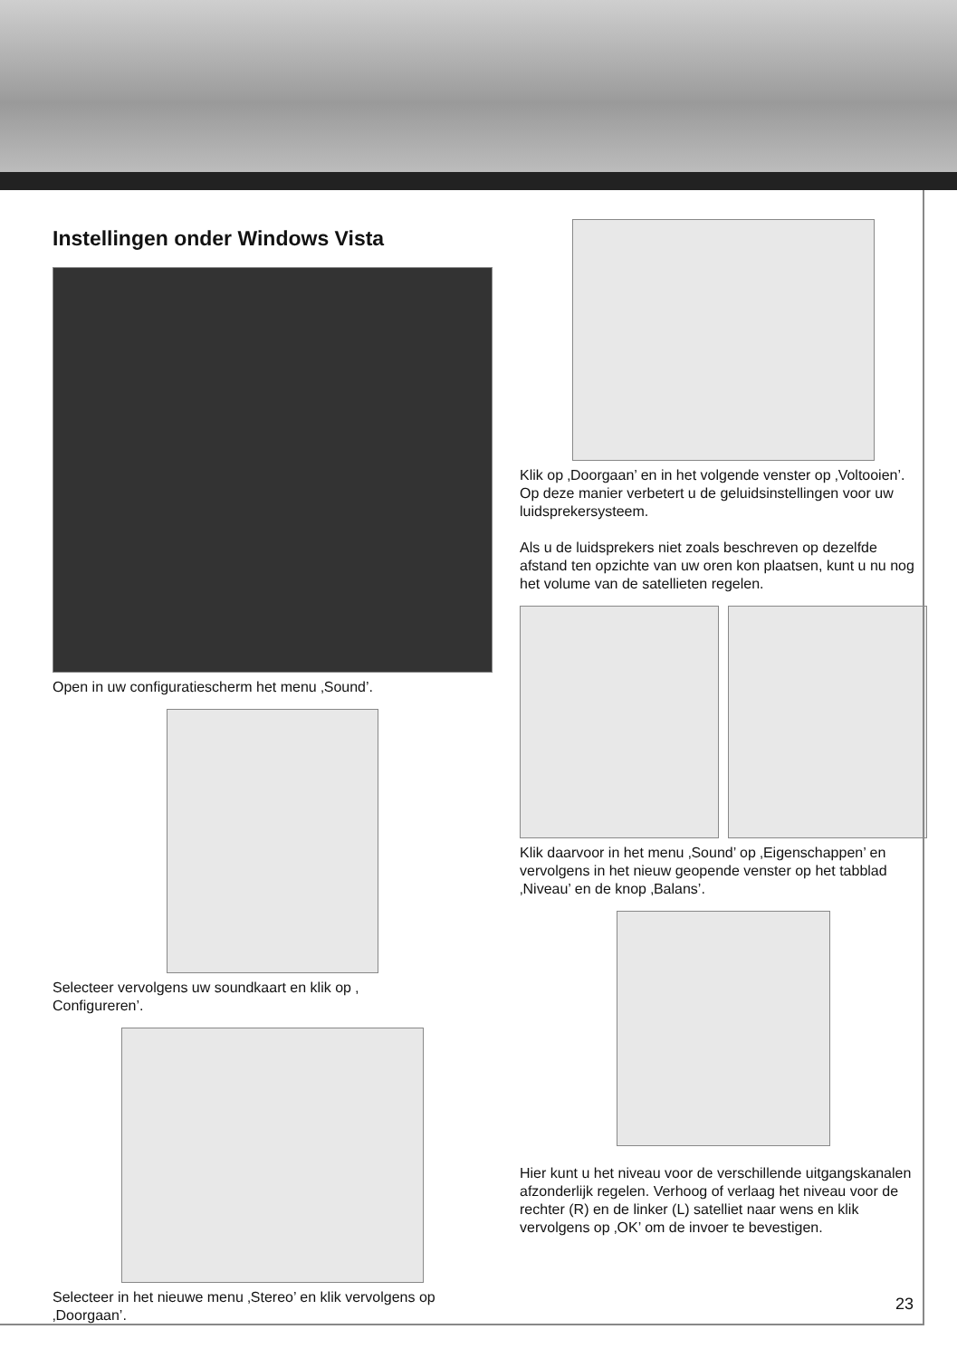Instellingen onder Windows Vista
Open in uw configuratiescherm het menu ‚Sound’.
Selecteer vervolgens uw soundkaart en klik op ‚
Configureren’.
Selecteer in het nieuwe menu ‚Stereo’ en klik vervolgens op ‚Doorgaan’.
Klik op ‚Doorgaan’ en in het volgende venster op ‚Voltooien’.
Op deze manier verbetert u de geluidsinstellingen voor uw luidsprekersysteem.
Als u de luidsprekers niet zoals beschreven op dezelfde afstand ten opzichte van uw oren kon plaatsen, kunt u nu nog het volume van de satellieten regelen.
Klik daarvoor in het menu ‚Sound’ op ‚Eigenschappen’ en vervolgens in het nieuw geopende venster op het tabblad ‚Niveau’ en de knop ‚Balans’.
Hier kunt u het niveau voor de verschillende uitgangskanalen afzonderlijk regelen. Verhoog of verlaag het niveau voor de rechter (R) en de linker (L) satelliet naar wens en klik vervolgens op ‚OK’ om de invoer te bevestigen.
23